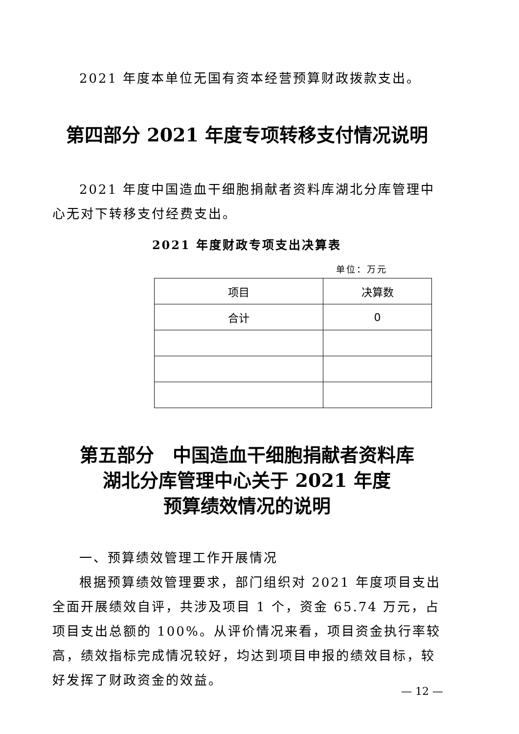2021 年度本单位无国有资本经营预算财政拨款支出。
第四部分 2021 年度专项转移支付情况说明
2021 年度中国造血干细胞捐献者资料库湖北分库管理中心无对下转移支付经费支出。
2021 年度财政专项支出决算表
单位：万元
| 项目 | 决算数 |
| 合计 | 0 |
第五部分　中国造血干细胞捐献者资料库
湖北分库管理中心关于 2021 年度
预算绩效情况的说明
一、预算绩效管理工作开展情况
根据预算绩效管理要求，部门组织对 2021 年度项目支出全面开展绩效自评，共涉及项目 1 个，资金 65.74 万元，占项目支出总额的 100%。从评价情况来看，项目资金执行率较高，绩效指标完成情况较好，均达到项目申报的绩效目标，较好发挥了财政资金的效益。
— 12 —